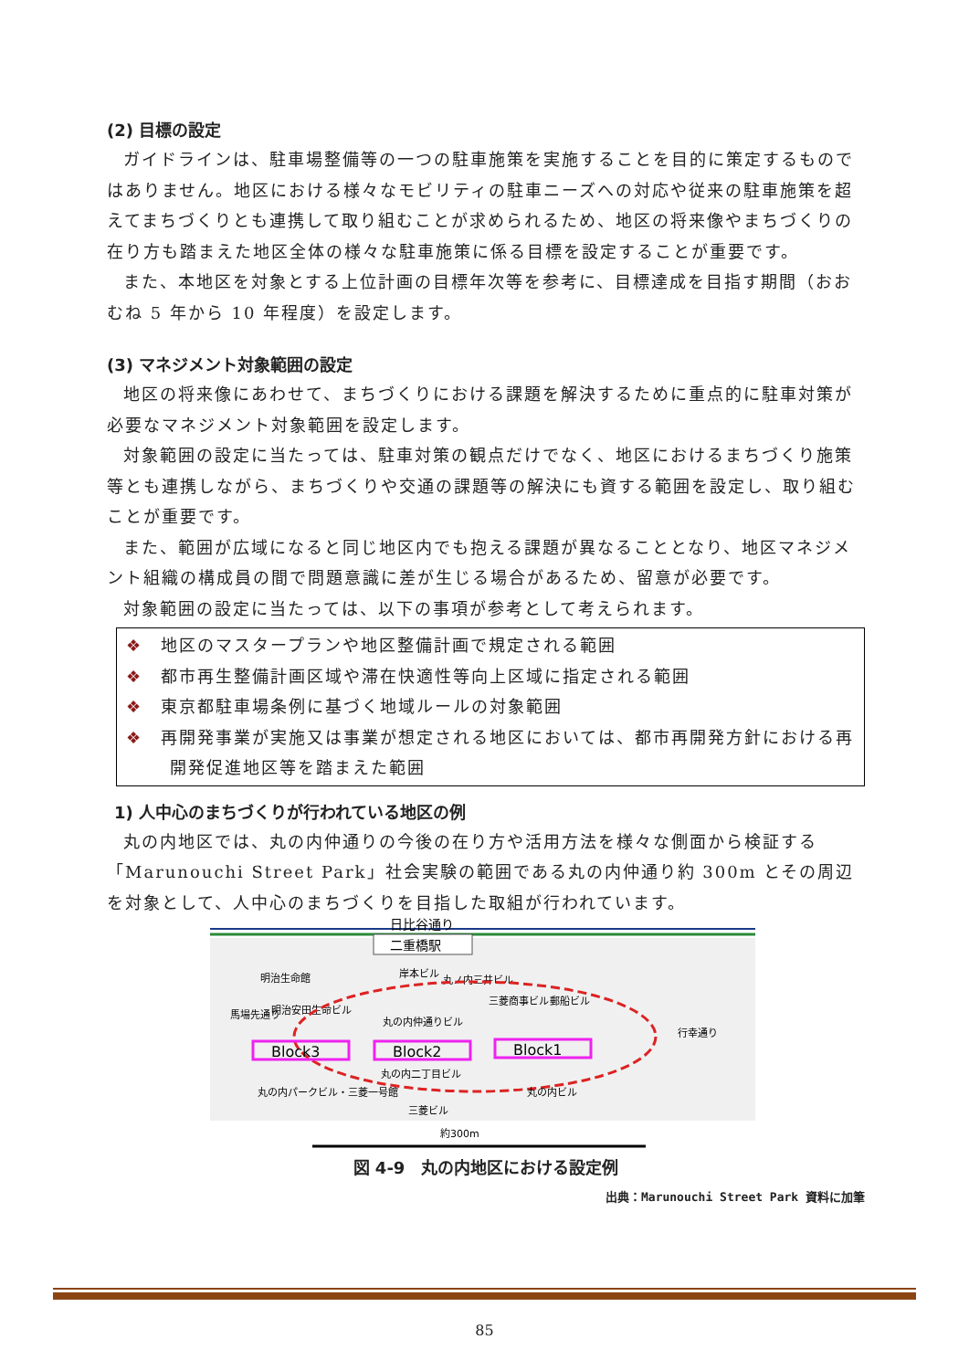(2) 目標の設定
ガイドラインは、駐車場整備等の一つの駐車施策を実施することを目的に策定するものではありません。地区における様々なモビリティの駐車ニーズへの対応や従来の駐車施策を超えてまちづくりとも連携して取り組むことが求められるため、地区の将来像やまちづくりの在り方も踏まえた地区全体の様々な駐車施策に係る目標を設定することが重要です。
また、本地区を対象とする上位計画の目標年次等を参考に、目標達成を目指す期間（おおむね 5 年から 10 年程度）を設定します。
(3) マネジメント対象範囲の設定
地区の将来像にあわせて、まちづくりにおける課題を解決するために重点的に駐車対策が必要なマネジメント対象範囲を設定します。
対象範囲の設定に当たっては、駐車対策の観点だけでなく、地区におけるまちづくり施策等とも連携しながら、まちづくりや交通の課題等の解決にも資する範囲を設定し、取り組むことが重要です。
また、範囲が広域になると同じ地区内でも抱える課題が異なることとなり、地区マネジメント組織の構成員の間で問題意識に差が生じる場合があるため、留意が必要です。
対象範囲の設定に当たっては、以下の事項が参考として考えられます。
❖ 地区のマスタープランや地区整備計画で規定される範囲
❖ 都市再生整備計画区域や滞在快適性等向上区域に指定される範囲
❖ 東京都駐車場条例に基づく地域ルールの対象範囲
❖ 再開発事業が実施又は事業が想定される地区においては、都市再開発方針における再開発促進地区等を踏まえた範囲
1) 人中心のまちづくりが行われている地区の例
丸の内地区では、丸の内仲通りの今後の在り方や活用方法を様々な側面から検証する「Marunouchi Street Park」社会実験の範囲である丸の内仲通り約 300m とその周辺を対象として、人中心のまちづくりを目指した取組が行われています。
日比谷通り
二重橋駅
明治生命館
岸本ビル
丸ノ内三井ビル
三菱商事ビル
郵船ビル
明治安田生命ビル
丸の内仲通りビル
馬場先通り
Block3
Block2
Block1
丸の内二丁目ビル
丸の内パークビル・三菱一号館
丸の内ビル
三菱ビル
行幸通り
約300m
図 4-9　丸の内地区における設定例
出典：Marunouchi Street Park 資料に加筆
85